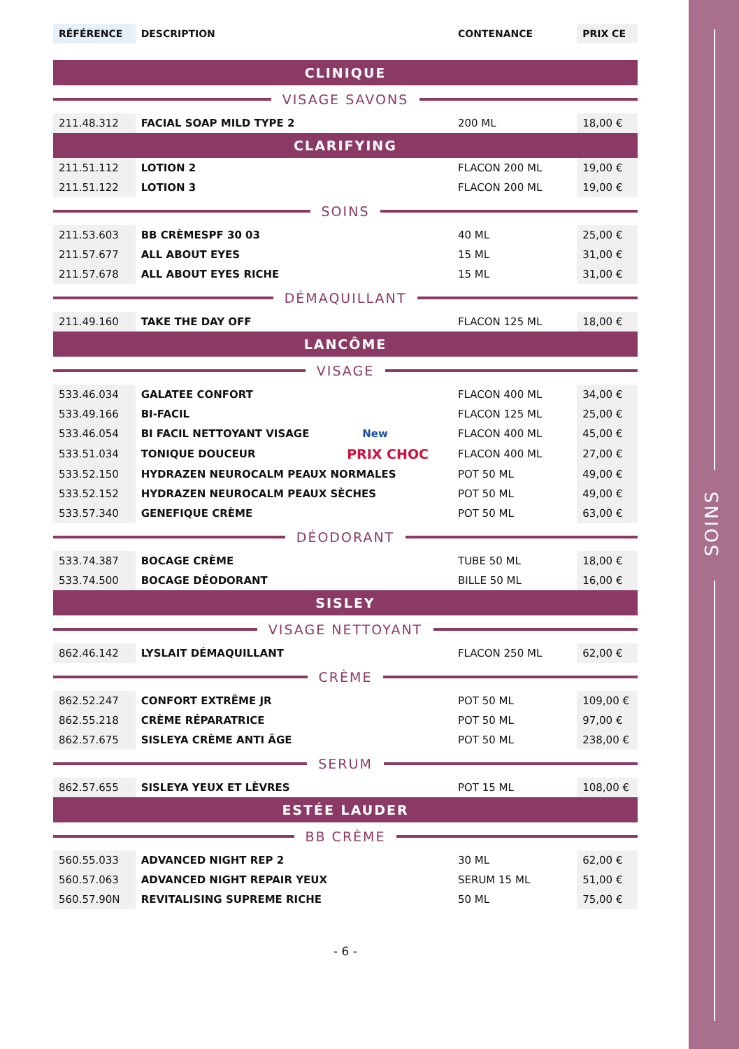SOINS
| RÉFÉRENCE | DESCRIPTION | | CONTENANCE | PRIX CE |
| --- | --- | --- | --- | --- |
| CLINIQUE | | | | |
| VISAGE SAVONS | | | | |
| 211.48.312 | FACIAL SOAP MILD TYPE 2 | | 200 ML | 18,00 € |
| CLARIFYING | | | | |
| 211.51.112 | LOTION 2 | | FLACON 200 ML | 19,00 € |
| 211.51.122 | LOTION 3 | | FLACON 200 ML | 19,00 € |
| SOINS | | | | |
| 211.53.603 | BB CRÈMESPF 30 03 | | 40 ML | 25,00 € |
| 211.57.677 | ALL ABOUT EYES | | 15 ML | 31,00 € |
| 211.57.678 | ALL ABOUT EYES RICHE | | 15 ML | 31,00 € |
| DÉMAQUILLANT | | | | |
| 211.49.160 | TAKE THE DAY OFF | | FLACON 125 ML | 18,00 € |
| LANCÔME | | | | |
| VISAGE | | | | |
| 533.46.034 | GALATEE CONFORT | | FLACON 400 ML | 34,00 € |
| 533.49.166 | BI-FACIL | | FLACON 125 ML | 25,00 € |
| 533.46.054 | BI FACIL NETTOYANT VISAGE | New | FLACON 400 ML | 45,00 € |
| 533.51.034 | TONIQUE DOUCEUR | PRIX CHOC | FLACON 400 ML | 27,00 € |
| 533.52.150 | HYDRAZEN NEUROCALM PEAUX NORMALES | | POT 50 ML | 49,00 € |
| 533.52.152 | HYDRAZEN NEUROCALM PEAUX SÈCHES | | POT 50 ML | 49,00 € |
| 533.57.340 | GENEFIQUE CRÈME | | POT 50 ML | 63,00 € |
| DÉODORANT | | | | |
| 533.74.387 | BOCAGE CRÈME | | TUBE 50 ML | 18,00 € |
| 533.74.500 | BOCAGE DÉODORANT | | BILLE 50 ML | 16,00 € |
| SISLEY | | | | |
| VISAGE NETTOYANT | | | | |
| 862.46.142 | LYSLAIT DÉMAQUILLANT | | FLACON 250 ML | 62,00 € |
| CRÈME | | | | |
| 862.52.247 | CONFORT EXTRÊME JR | | POT 50 ML | 109,00 € |
| 862.55.218 | CRÈME RÉPARATRICE | | POT 50 ML | 97,00 € |
| 862.57.675 | SISLEYA CRÈME ANTI ÂGE | | POT 50 ML | 238,00 € |
| SERUM | | | | |
| 862.57.655 | SISLEYA YEUX ET LÈVRES | | POT 15 ML | 108,00 € |
| ESTÉE LAUDER | | | | |
| BB CRÈME | | | | |
| 560.55.033 | ADVANCED NIGHT REP 2 | | 30 ML | 62,00 € |
| 560.57.063 | ADVANCED NIGHT REPAIR YEUX | | SERUM 15 ML | 51,00 € |
| 560.57.90N | REVITALISING SUPREME RICHE | | 50 ML | 75,00 € |
- 6 -